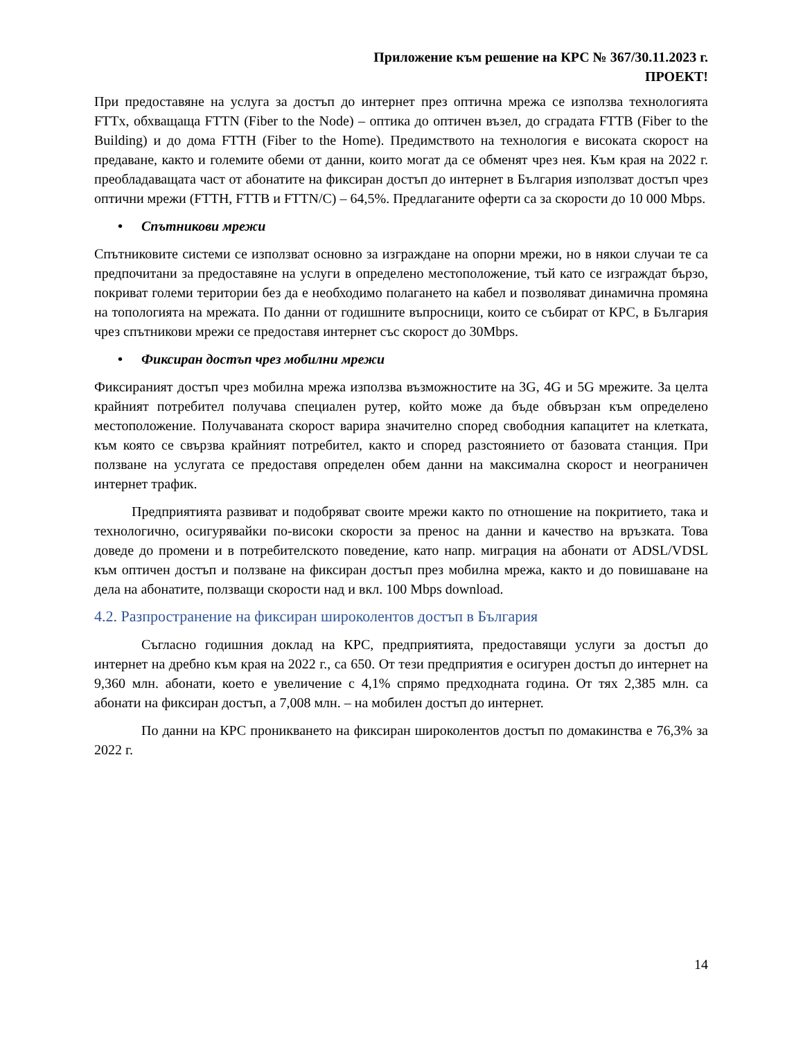Приложение към решение на КРС № 367/30.11.2023 г.
ПРОЕКТ!
При предоставяне на услуга за достъп до интернет през оптична мрежа се използва технологията FTTx, обхващаща FTTN (Fiber to the Node) – оптика до оптичен възел, до сградата FTTB (Fiber to the Building) и до дома FTTH (Fiber to the Home). Предимството на технология е високата скорост на предаване, както и големите обеми от данни, които могат да се обменят чрез нея. Към края на 2022 г. преобладаващата част от абонатите на фиксиран достъп до интернет в България използват достъп чрез оптични мрежи (FTTH, FTTB и FTTN/C) – 64,5%. Предлаганите оферти са за скорости до 10 000 Mbps.
• Спътникови мрежи
Спътниковите системи се използват основно за изграждане на опорни мрежи, но в някои случаи те са предпочитани за предоставяне на услуги в определено местоположение, тъй като се изграждат бързо, покриват големи територии без да е необходимо полагането на кабел и позволяват динамична промяна на топологията на мрежата. По данни от годишните въпросници, които се събират от КРС, в България чрез спътникови мрежи се предоставя интернет със скорост до 30Mbps.
• Фиксиран достъп чрез мобилни мрежи
Фиксираният достъп чрез мобилна мрежа използва възможностите на 3G, 4G и 5G мрежите. За целта крайният потребител получава специален рутер, който може да бъде обвързан към определено местоположение. Получаваната скорост варира значително според свободния капацитет на клетката, към която се свързва крайният потребител, както и според разстоянието от базовата станция. При ползване на услугата се предоставя определен обем данни на максимална скорост и неограничен интернет трафик.
Предприятията развиват и подобряват своите мрежи както по отношение на покритието, така и технологично, осигурявайки по-високи скорости за пренос на данни и качество на връзката. Това доведе до промени и в потребителското поведение, като напр. миграция на абонати от ADSL/VDSL към оптичен достъп и ползване на фиксиран достъп през мобилна мрежа, както и до повишаване на дела на абонатите, ползващи скорости над и вкл. 100 Mbps download.
4.2. Разпространение на фиксиран широколентов достъп в България
Съгласно годишния доклад на КРС, предприятията, предоставящи услуги за достъп до интернет на дребно към края на 2022 г., са 650. От тези предприятия е осигурен достъп до интернет на 9,360 млн. абонати, което е увеличение с 4,1% спрямо предходната година. От тях 2,385 млн. са абонати на фиксиран достъп, а 7,008 млн. – на мобилен достъп до интернет.
По данни на КРС проникването на фиксиран широколентов достъп по домакинства е 76,3% за 2022 г.
14